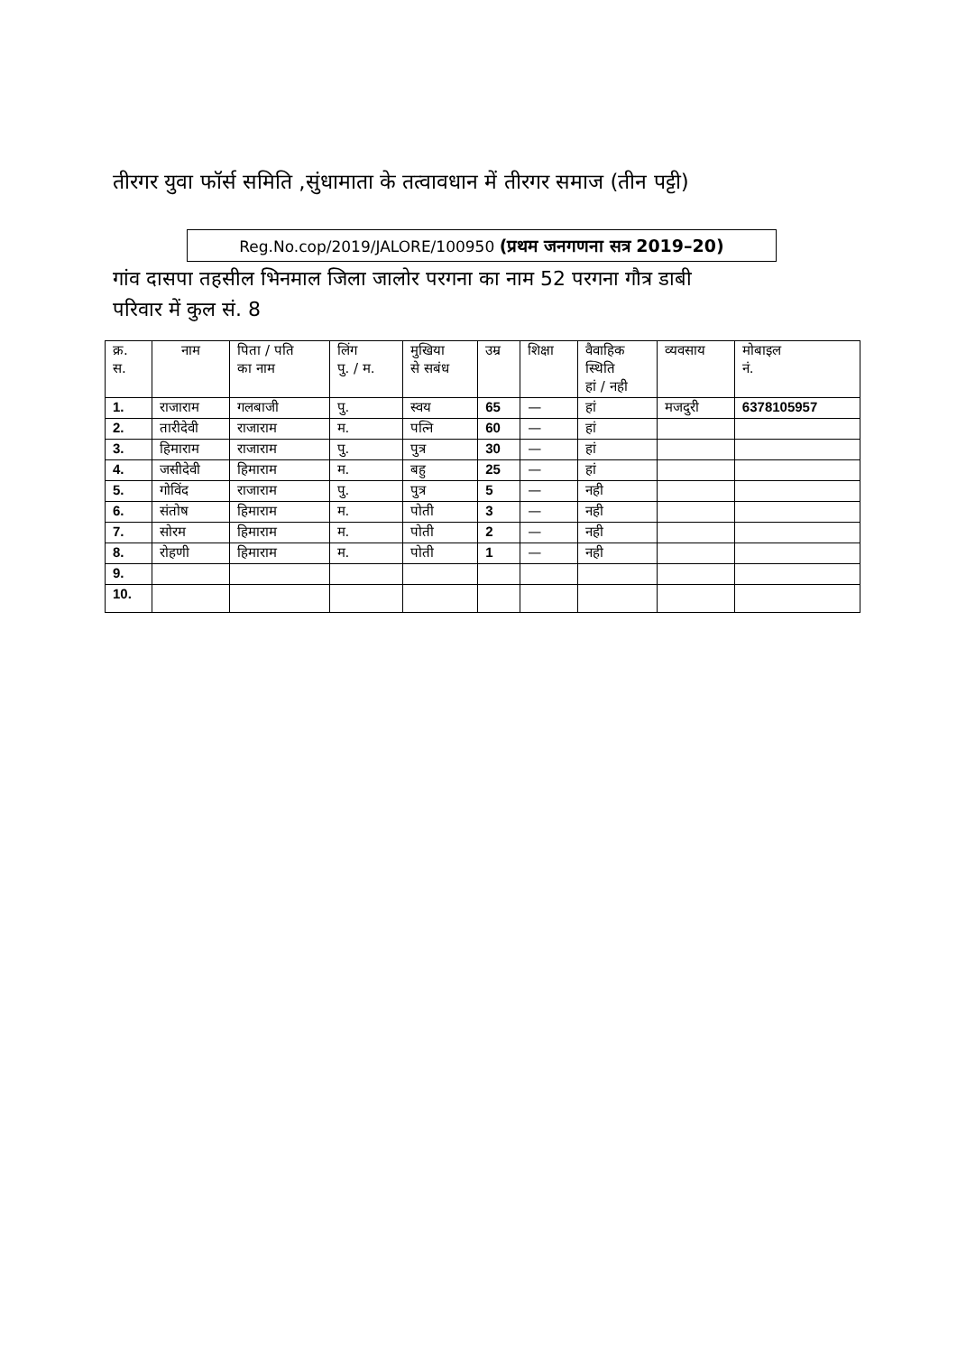तीरगर युवा फॉर्स समिति ,सुंधामाता के तत्वावधान में तीरगर समाज (तीन पट्टी)
Reg.No.cop/2019/JALORE/100950 (प्रथम जनगणना सत्र 2019–20)
गांव दासपा तहसील भिनमाल जिला जालोर परगना का नाम 52 परगना गौत्र डाबी
परिवार में कुल सं. 8
| क्र. स. | नाम | पिता / पति का नाम | लिंग पु. / म. | मुखिया से सबंध | उम्र | शिक्षा | वैवाहिक स्थिति हां / नही | व्यवसाय | मोबाइल नं. |
| --- | --- | --- | --- | --- | --- | --- | --- | --- | --- |
| 1. | राजाराम | गलबाजी | पु. | स्वय | 65 | — | हां | मजदुरी | 6378105957 |
| 2. | तारीदेवी | राजाराम | म. | पत्नि | 60 | — | हां | | |
| 3. | हिमाराम | राजाराम | पु. | पुत्र | 30 | — | हां | | |
| 4. | जसीदेवी | हिमाराम | म. | बहु | 25 | — | हां | | |
| 5. | गोविंद | राजाराम | पु. | पुत्र | 5 | — | नही | | |
| 6. | संतोष | हिमाराम | म. | पोती | 3 | — | नही | | |
| 7. | सोरम | हिमाराम | म. | पोती | 2 | — | नही | | |
| 8. | रोहणी | हिमाराम | म. | पोती | 1 | — | नही | | |
| 9. | | | | | | | | | |
| 10. | | | | | | | | | |